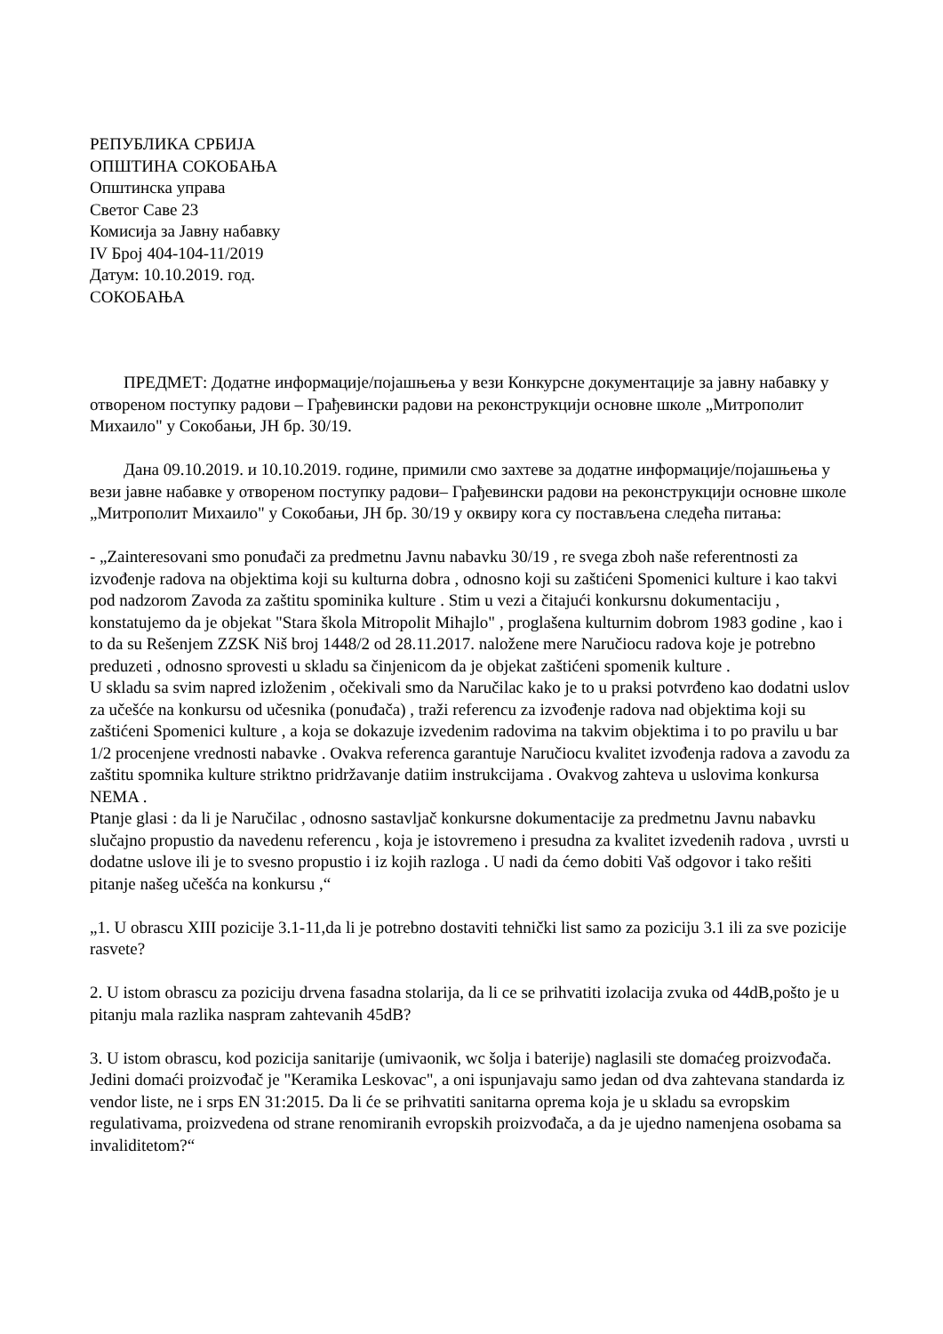РЕПУБЛИКА СРБИЈА
ОПШТИНА СОКОБАЊА
Општинска управа
Светог Саве 23
Комисија за Јавну набавку
IV Број 404-104-11/2019
Датум: 10.10.2019. год.
СОКОБАЊА
ПРЕДМЕТ: Додатне информације/појашњења у вези Конкурсне документације за јавну набавку у отвореном поступку радови – Грађевински радови на реконструкцији основне школе „Митрополит Михаило" у Сокобањи, ЈН бр. 30/19.
Дана 09.10.2019. и 10.10.2019. године, примили смо захтеве за додатне информације/појашњења у вези јавне набавке у отвореном поступку радови– Грађевински радови на реконструкцији основне школе „Митрополит Михаило" у Сокобањи, ЈН бр. 30/19 у оквиру кога су постављена следећа питања:
- „Zainteresovani smo ponuđači za predmetnu Javnu nabavku 30/19 , re svega zboh naše referentnosti za izvođenje radova na objektima koji su kulturna dobra , odnosno koji su zaštićeni Spomenici kulture i kao takvi pod nadzorom Zavoda za zaštitu spominika kulture . Stim u vezi a čitajući konkursnu dokumentaciju , konstatujemo da je objekat "Stara škola Mitropolit Mihajlo" , proglašena kulturnim dobrom 1983 godine , kao i to da su Rešenjem ZZSK Niš broj 1448/2 od 28.11.2017. naložene mere Naručiocu radova koje je potrebno preduzeti , odnosno sprovesti u skladu sa činjenicom da je objekat zaštićeni spomenik kulture .
U skladu sa svim napred izloženim , očekivali smo da Naručilac kako je to u praksi potvrđeno kao dodatni uslov za učešće na konkursu od učesnika (ponuđača) , traži referencu za izvođenje radova nad objektima koji su zaštićeni Spomenici kulture , a koja se dokazuje izvedenim radovima na takvim objektima i to po pravilu u bar 1/2 procenjene vrednosti nabavke . Ovakva referenca garantuje Naručiocu kvalitet izvođenja radova a zavodu za zaštitu spomnika kulture striktno pridržavanje datiim instrukcijama . Ovakvog zahteva u uslovima konkursa NEMA .
Ptanje glasi : da li je Naručilac , odnosno sastavljač konkursne dokumentacije za predmetnu Javnu nabavku slučajno propustio da navedenu referencu , koja je istovremeno i presudna za kvalitet izvedenih radova , uvrsti u dodatne uslove ili je to svesno propustio i iz kojih razloga . U nadi da ćemo dobiti Vaš odgovor i tako rešiti pitanje našeg učešća na konkursu ,“
„1. U obrascu XIII pozicije 3.1-11,da li je potrebno dostaviti tehnički list samo za poziciju 3.1 ili za sve pozicije rasvete?
2. U istom obrascu za poziciju drvena fasadna stolarija, da li ce se prihvatiti izolacija zvuka od 44dB,pošto je u pitanju mala razlika naspram zahtevanih 45dB?
3. U istom obrascu, kod pozicija sanitarije (umivaonik, wc šolja i baterije) naglasili ste domaćeg proizvođača. Jedini domaći proizvođač je "Keramika Leskovac", a oni ispunjavaju samo jedan od dva zahtevana standarda iz vendor liste, ne i srps EN 31:2015. Da li će se prihvatiti sanitarna oprema koja je u skladu sa evropskim regulativama, proizvedena od strane renomiranih evropskih proizvođača, a da je ujedno namenjena osobama sa invaliditetom?“